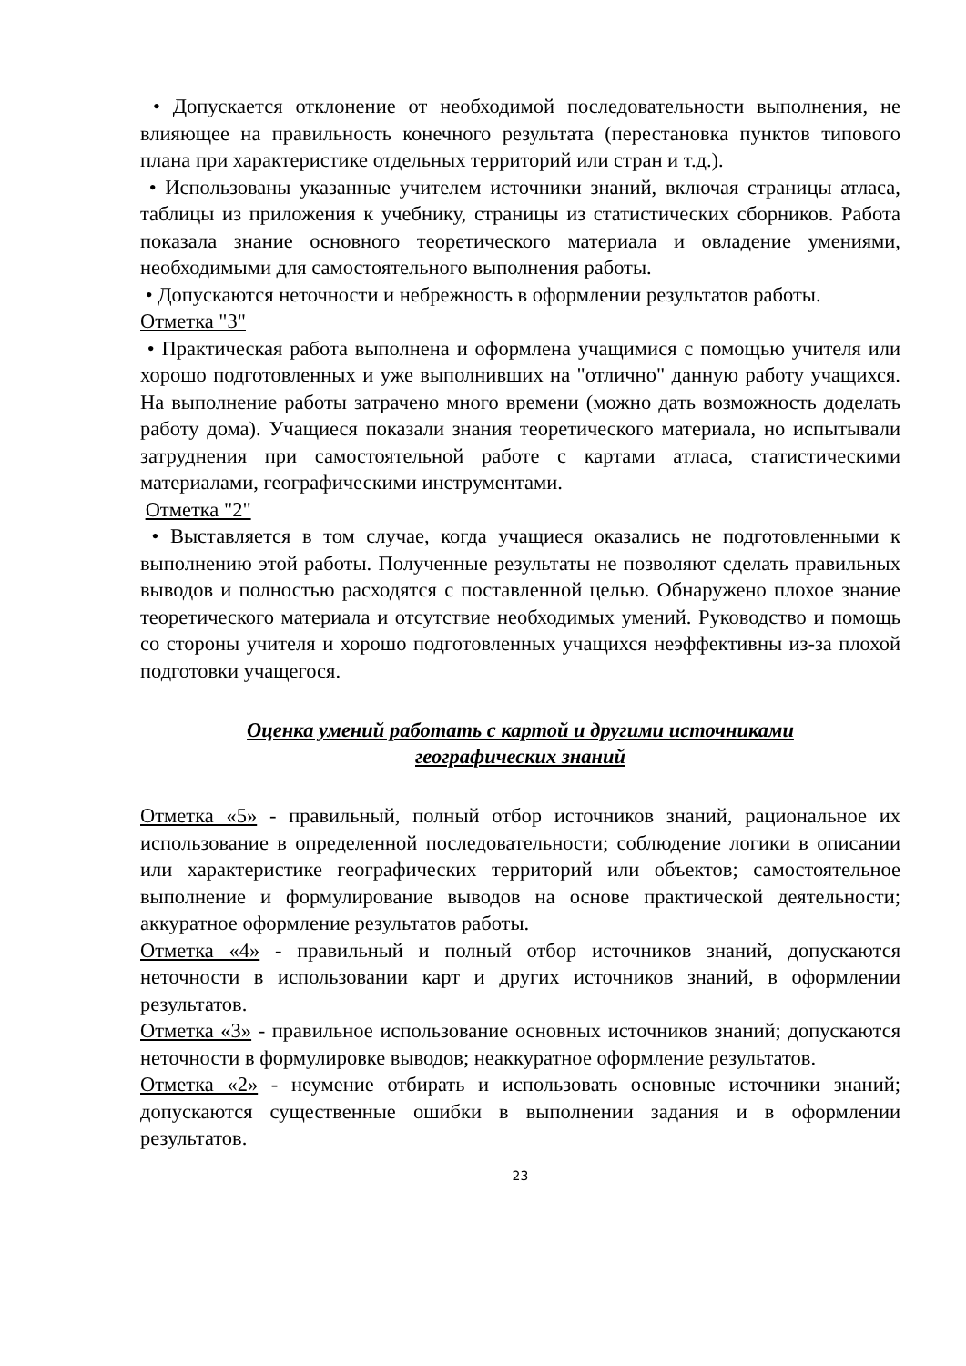• Допускается отклонение от необходимой последовательности выполнения, не влияющее на правильность конечного результата (перестановка пунктов типового плана при характеристике отдельных территорий или стран и т.д.).
• Использованы указанные учителем источники знаний, включая страницы атласа, таблицы из приложения к учебнику, страницы из статистических сборников. Работа показала знание основного теоретического материала и овладение умениями, необходимыми для самостоятельного выполнения работы.
• Допускаются неточности и небрежность в оформлении результатов работы.
Отметка "3"
• Практическая работа выполнена и оформлена учащимися с помощью учителя или хорошо подготовленных и уже выполнивших на "отлично" данную работу учащихся. На выполнение работы затрачено много времени (можно дать возможность доделать работу дома). Учащиеся показали знания теоретического материала, но испытывали затруднения при самостоятельной работе с картами атласа, статистическими материалами, географическими инструментами.
Отметка "2"
• Выставляется в том случае, когда учащиеся оказались не подготовленными к выполнению этой работы. Полученные результаты не позволяют сделать правильных выводов и полностью расходятся с поставленной целью. Обнаружено плохое знание теоретического материала и отсутствие необходимых умений. Руководство и помощь со стороны учителя и хорошо подготовленных учащихся неэффективны из-за плохой подготовки учащегося.
Оценка умений работать с картой и другими источниками
географических знаний
Отметка «5» - правильный, полный отбор источников знаний, рациональное их использование в определенной последовательности; соблюдение логики в описании или характеристике географических территорий или объектов; самостоятельное выполнение и формулирование выводов на основе практической деятельности; аккуратное оформление результатов работы.
Отметка «4» - правильный и полный отбор источников знаний, допускаются неточности в использовании карт и других источников знаний, в оформлении результатов.
Отметка «3» - правильное использование основных источников знаний; допускаются неточности в формулировке выводов; неаккуратное оформление результатов.
Отметка «2» - неумение отбирать и использовать основные источники знаний; допускаются существенные ошибки в выполнении задания и в оформлении результатов.
23